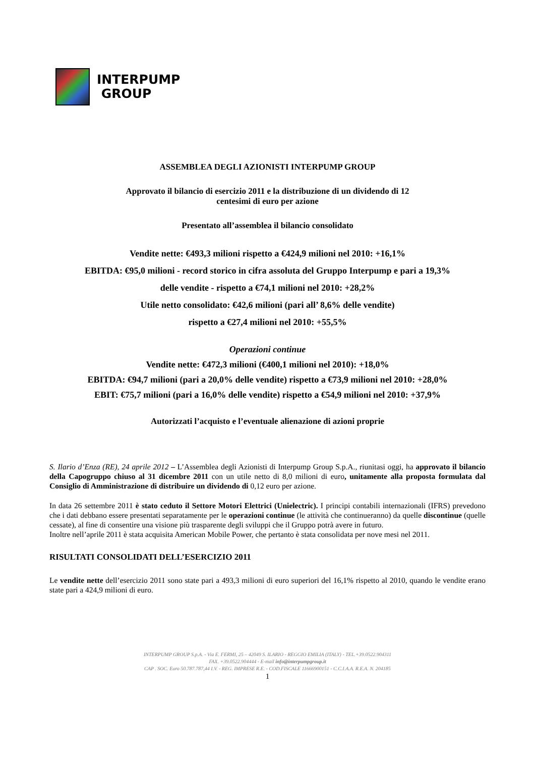INTERPUMP
GROUP
ASSEMBLEA DEGLI AZIONISTI INTERPUMP GROUP
Approvato il bilancio di esercizio 2011 e la distribuzione di un dividendo di 12
centesimi di euro per azione
Presentato all’assemblea il bilancio consolidato
Vendite nette: €493,3 milioni rispetto a €424,9 milioni nel 2010: +16,1%
EBITDA: €95,0 milioni - record storico in cifra assoluta del Gruppo Interpump e pari a 19,3%
delle vendite - rispetto a €74,1 milioni nel 2010: +28,2%
Utile netto consolidato: €42,6 milioni (pari all’ 8,6% delle vendite)
rispetto a €27,4 milioni nel 2010: +55,5%
Operazioni continue
Vendite nette: €472,3 milioni (€400,1 milioni nel 2010): +18,0%
EBITDA: €94,7 milioni (pari a 20,0% delle vendite) rispetto a €73,9 milioni nel 2010: +28,0%
EBIT: €75,7 milioni (pari a 16,0% delle vendite) rispetto a €54,9 milioni nel 2010: +37,9%
Autorizzati l’acquisto e l’eventuale alienazione di azioni proprie
S. Ilario d’Enza (RE), 24 aprile 2012 – L’Assemblea degli Azionisti di Interpump Group S.p.A., riunitasi oggi, ha approvato il bilancio della Capogruppo chiuso al 31 dicembre 2011 con un utile netto di 8,0 milioni di euro, unitamente alla proposta formulata dal Consiglio di Amministrazione di distribuire un dividendo di 0,12 euro per azione.
In data 26 settembre 2011 è stato ceduto il Settore Motori Elettrici (Unielectric). I principi contabili internazionali (IFRS) prevedono che i dati debbano essere presentati separatamente per le operazioni continue (le attività che continueranno) da quelle discontinue (quelle cessate), al fine di consentire una visione più trasparente degli sviluppi che il Gruppo potrà avere in futuro.
Inoltre nell’aprile 2011 è stata acquisita American Mobile Power, che pertanto è stata consolidata per nove mesi nel 2011.
RISULTATI CONSOLIDATI DELL’ESERCIZIO 2011
Le vendite nette dell’esercizio 2011 sono state pari a 493,3 milioni di euro superiori del 16,1% rispetto al 2010, quando le vendite erano state pari a 424,9 milioni di euro.
INTERPUMP GROUP S.p.A. - Via E. FERMI, 25 – 42049 S. ILARIO - REGGIO EMILIA (ITALY) - TEL.+39.0522.904311
FAX. +39.0522.904444 - E-mail info@interpumpgroup.it
CAP . SOC. Euro 50.787.787,44 I.V. - REG. IMPRESE R.E. - COD.FISCALE 11666900151 - C.C.I.A.A. R.E.A. N. 204185
1